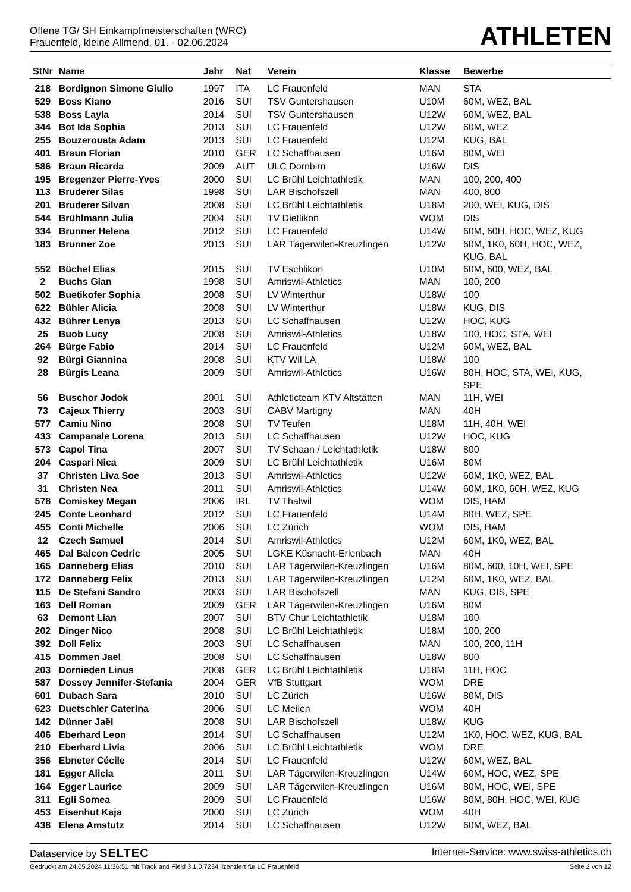Offene TG/ SH Einkampfmeisterschaften (WRC)
Frauenfeld, kleine Allmend, 01. - 02.06.2024
ATHLETEN
| StNr | Name | Jahr | Nat | Verein | Klasse | Bewerbe |
| --- | --- | --- | --- | --- | --- | --- |
| 218 | Bordignon Simone Giulio | 1997 | ITA | LC Frauenfeld | MAN | STA |
| 529 | Boss Kiano | 2016 | SUI | TSV Guntershausen | U10M | 60M, WEZ, BAL |
| 538 | Boss Layla | 2014 | SUI | TSV Guntershausen | U12W | 60M, WEZ, BAL |
| 344 | Bot Ida Sophia | 2013 | SUI | LC Frauenfeld | U12W | 60M, WEZ |
| 255 | Bouzerouata Adam | 2013 | SUI | LC Frauenfeld | U12M | KUG, BAL |
| 401 | Braun Florian | 2010 | GER | LC Schaffhausen | U16M | 80M, WEI |
| 586 | Braun Ricarda | 2009 | AUT | ULC Dornbirn | U16W | DIS |
| 195 | Bregenzer Pierre-Yves | 2000 | SUI | LC Brühl Leichtathletik | MAN | 100, 200, 400 |
| 113 | Bruderer Silas | 1998 | SUI | LAR Bischofszell | MAN | 400, 800 |
| 201 | Bruderer Silvan | 2008 | SUI | LC Brühl Leichtathletik | U18M | 200, WEI, KUG, DIS |
| 544 | Brühlmann Julia | 2004 | SUI | TV Dietlikon | WOM | DIS |
| 334 | Brunner Helena | 2012 | SUI | LC Frauenfeld | U14W | 60M, 60H, HOC, WEZ, KUG |
| 183 | Brunner Zoe | 2013 | SUI | LAR Tägerwilen-Kreuzlingen | U12W | 60M, 1K0, 60H, HOC, WEZ, KUG, BAL |
| 552 | Büchel Elias | 2015 | SUI | TV Eschlikon | U10M | 60M, 600, WEZ, BAL |
| 2 | Buchs Gian | 1998 | SUI | Amriswil-Athletics | MAN | 100, 200 |
| 502 | Buetikofer Sophia | 2008 | SUI | LV Winterthur | U18W | 100 |
| 622 | Bühler Alicia | 2008 | SUI | LV Winterthur | U18W | KUG, DIS |
| 432 | Bührer Lenya | 2013 | SUI | LC Schaffhausen | U12W | HOC, KUG |
| 25 | Buob Lucy | 2008 | SUI | Amriswil-Athletics | U18W | 100, HOC, STA, WEI |
| 264 | Bürge Fabio | 2014 | SUI | LC Frauenfeld | U12M | 60M, WEZ, BAL |
| 92 | Bürgi Giannina | 2008 | SUI | KTV Wil LA | U18W | 100 |
| 28 | Bürgis Leana | 2009 | SUI | Amriswil-Athletics | U16W | 80H, HOC, STA, WEI, KUG, SPE |
| 56 | Buschor Jodok | 2001 | SUI | Athleticteam KTV Altstätten | MAN | 11H, WEI |
| 73 | Cajeux Thierry | 2003 | SUI | CABV Martigny | MAN | 40H |
| 577 | Camiu Nino | 2008 | SUI | TV Teufen | U18M | 11H, 40H, WEI |
| 433 | Campanale Lorena | 2013 | SUI | LC Schaffhausen | U12W | HOC, KUG |
| 573 | Capol Tina | 2007 | SUI | TV Schaan / Leichtathletik | U18W | 800 |
| 204 | Caspari Nica | 2009 | SUI | LC Brühl Leichtathletik | U16M | 80M |
| 37 | Christen Liva Soe | 2013 | SUI | Amriswil-Athletics | U12W | 60M, 1K0, WEZ, BAL |
| 31 | Christen Nea | 2011 | SUI | Amriswil-Athletics | U14W | 60M, 1K0, 60H, WEZ, KUG |
| 578 | Comiskey Megan | 2006 | IRL | TV Thalwil | WOM | DIS, HAM |
| 245 | Conte Leonhard | 2012 | SUI | LC Frauenfeld | U14M | 80H, WEZ, SPE |
| 455 | Conti Michelle | 2006 | SUI | LC Zürich | WOM | DIS, HAM |
| 12 | Czech Samuel | 2014 | SUI | Amriswil-Athletics | U12M | 60M, 1K0, WEZ, BAL |
| 465 | Dal Balcon Cedric | 2005 | SUI | LGKE Küsnacht-Erlenbach | MAN | 40H |
| 165 | Danneberg Elias | 2010 | SUI | LAR Tägerwilen-Kreuzlingen | U16M | 80M, 600, 10H, WEI, SPE |
| 172 | Danneberg Felix | 2013 | SUI | LAR Tägerwilen-Kreuzlingen | U12M | 60M, 1K0, WEZ, BAL |
| 115 | De Stefani Sandro | 2003 | SUI | LAR Bischofszell | MAN | KUG, DIS, SPE |
| 163 | Dell Roman | 2009 | GER | LAR Tägerwilen-Kreuzlingen | U16M | 80M |
| 63 | Demont Lian | 2007 | SUI | BTV Chur Leichtathletik | U18M | 100 |
| 202 | Dinger Nico | 2008 | SUI | LC Brühl Leichtathletik | U18M | 100, 200 |
| 392 | Doll Felix | 2003 | SUI | LC Schaffhausen | MAN | 100, 200, 11H |
| 415 | Dommen Jael | 2008 | SUI | LC Schaffhausen | U18W | 800 |
| 203 | Dornieden Linus | 2008 | GER | LC Brühl Leichtathletik | U18M | 11H, HOC |
| 587 | Dossey Jennifer-Stefania | 2004 | GER | VfB Stuttgart | WOM | DRE |
| 601 | Dubach Sara | 2010 | SUI | LC Zürich | U16W | 80M, DIS |
| 623 | Duetschler Caterina | 2006 | SUI | LC Meilen | WOM | 40H |
| 142 | Dünner Jaël | 2008 | SUI | LAR Bischofszell | U18W | KUG |
| 406 | Eberhard Leon | 2014 | SUI | LC Schaffhausen | U12M | 1K0, HOC, WEZ, KUG, BAL |
| 210 | Eberhard Livia | 2006 | SUI | LC Brühl Leichtathletik | WOM | DRE |
| 356 | Ebneter Cécile | 2014 | SUI | LC Frauenfeld | U12W | 60M, WEZ, BAL |
| 181 | Egger Alicia | 2011 | SUI | LAR Tägerwilen-Kreuzlingen | U14W | 60M, HOC, WEZ, SPE |
| 164 | Egger Laurice | 2009 | SUI | LAR Tägerwilen-Kreuzlingen | U16M | 80M, HOC, WEI, SPE |
| 311 | Egli Somea | 2009 | SUI | LC Frauenfeld | U16W | 80M, 80H, HOC, WEI, KUG |
| 453 | Eisenhut Kaja | 2000 | SUI | LC Zürich | WOM | 40H |
| 438 | Elena Amstutz | 2014 | SUI | LC Schaffhausen | U12W | 60M, WEZ, BAL |
Dataservice by SELTEC Internet-Service: www.swiss-athletics.ch
Gedruckt am 24.05.2024 11:36:51 mit Track and Field 3.1.0.7234 lizenziert für LC Frauenfeld Seite 2 von 12